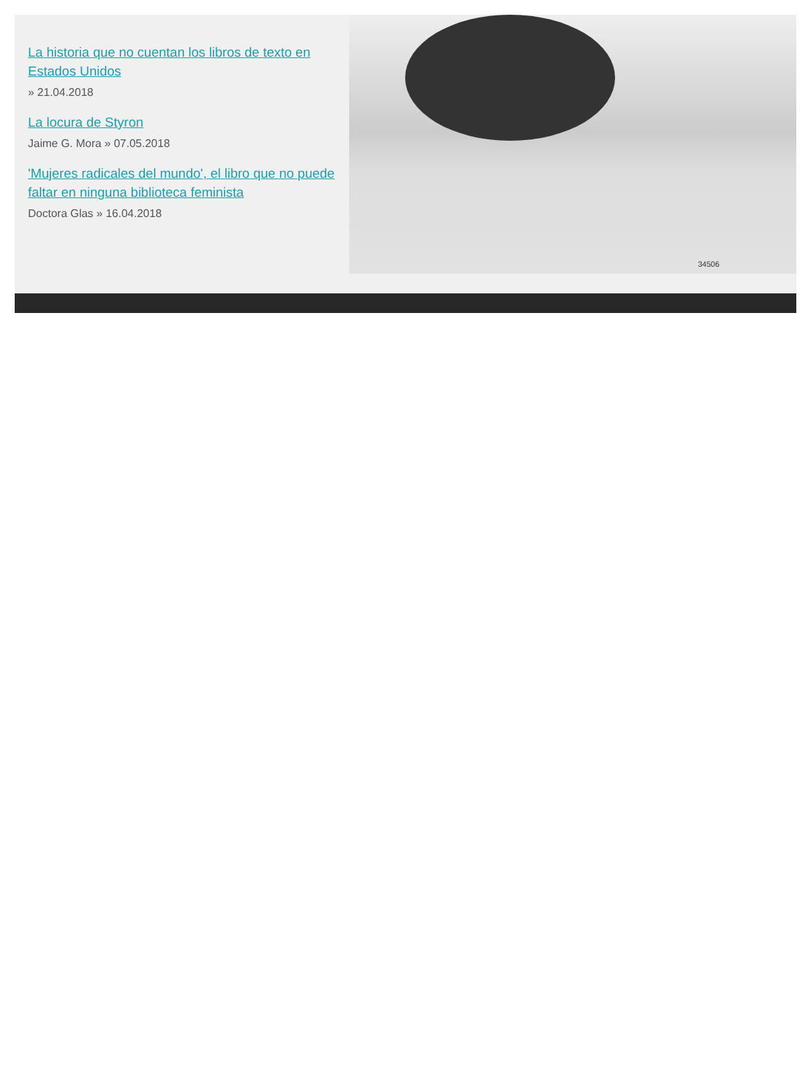La historia que no cuentan los libros de texto en Estados Unidos
» 21.04.2018
La locura de Styron
Jaime G. Mora » 07.05.2018
'Mujeres radicales del mundo', el libro que no puede faltar en ninguna biblioteca feminista
Doctora Glas » 16.04.2018
34506